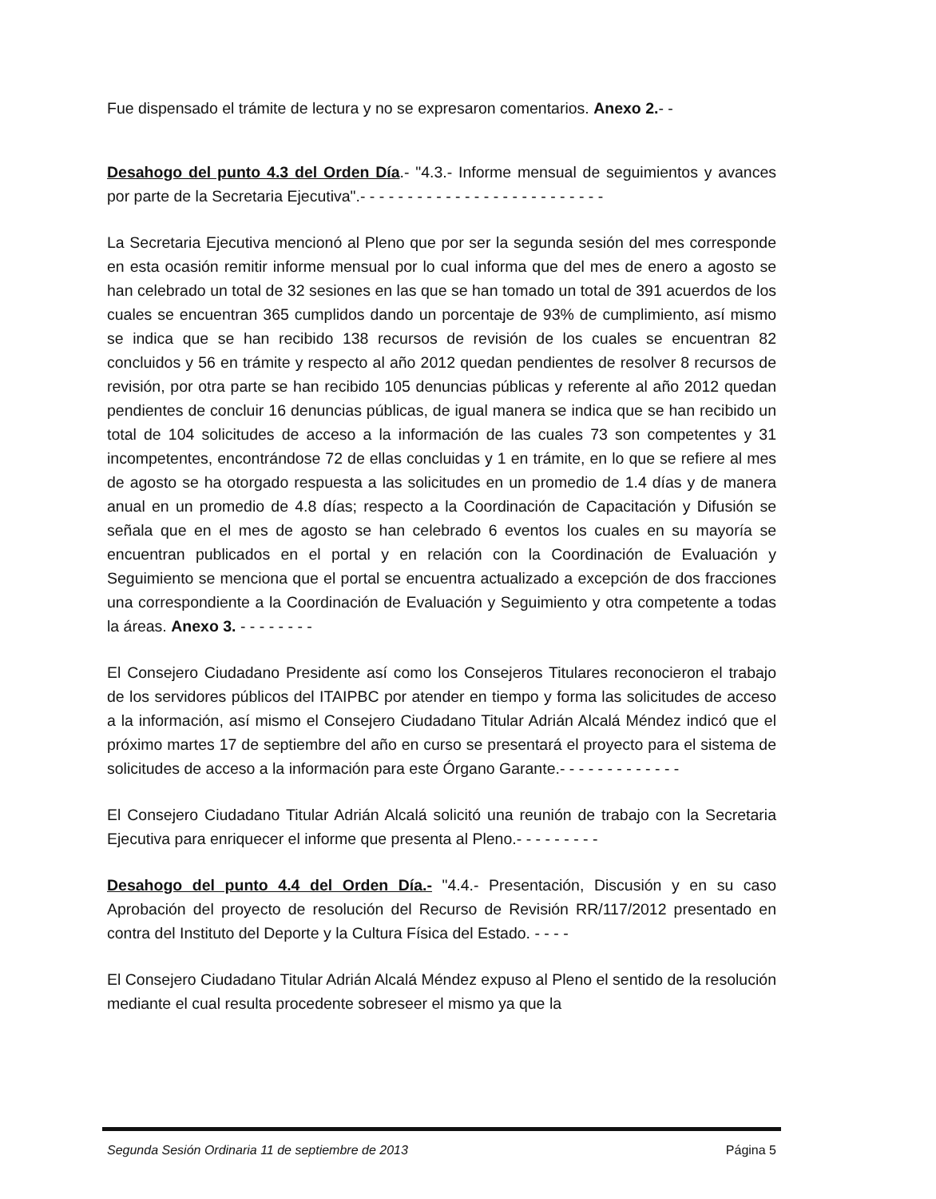Fue dispensado el trámite de lectura y no se expresaron comentarios. Anexo 2.- -
Desahogo del punto 4.3 del Orden Día.- "4.3.- Informe mensual de seguimientos y avances por parte de la Secretaria Ejecutiva".- - - - - - - - - - - - - - - - - - - - - - - - - -
La Secretaria Ejecutiva mencionó al Pleno que por ser la segunda sesión del mes corresponde en esta ocasión remitir informe mensual por lo cual informa que del mes de enero a agosto se han celebrado un total de 32 sesiones en las que se han tomado un total de 391 acuerdos de los cuales se encuentran 365 cumplidos dando un porcentaje de 93% de cumplimiento, así mismo se indica que se han recibido 138 recursos de revisión de los cuales se encuentran 82 concluidos y 56 en trámite y respecto al año 2012 quedan pendientes de resolver 8 recursos de revisión, por otra parte se han recibido 105 denuncias públicas y referente al año 2012 quedan pendientes de concluir 16 denuncias públicas, de igual manera se indica que se han recibido un total de 104 solicitudes de acceso a la información de las cuales 73 son competentes y 31 incompetentes, encontrándose 72 de ellas concluidas y 1 en trámite, en lo que se refiere al mes de agosto se ha otorgado respuesta a las solicitudes en un promedio de 1.4 días y de manera anual en un promedio de 4.8 días; respecto a la Coordinación de Capacitación y Difusión se señala que en el mes de agosto se han celebrado 6 eventos los cuales en su mayoría se encuentran publicados en el portal y en relación con la Coordinación de Evaluación y Seguimiento se menciona que el portal se encuentra actualizado a excepción de dos fracciones una correspondiente a la Coordinación de Evaluación y Seguimiento y otra competente a todas la áreas. Anexo 3. - - - - - - - -
El Consejero Ciudadano Presidente así como los Consejeros Titulares reconocieron el trabajo de los servidores públicos del ITAIPBC por atender en tiempo y forma las solicitudes de acceso a la información, así mismo el Consejero Ciudadano Titular Adrián Alcalá Méndez indicó que el próximo martes 17 de septiembre del año en curso se presentará el proyecto para el sistema de solicitudes de acceso a la información para este Órgano Garante.- - - - - - - - - - - - -
El Consejero Ciudadano Titular Adrián Alcalá solicitó una reunión de trabajo con la Secretaria Ejecutiva para enriquecer el informe que presenta al Pleno.- - - - - - - - -
Desahogo del punto 4.4 del Orden Día.- "4.4.- Presentación, Discusión y en su caso Aprobación del proyecto de resolución del Recurso de Revisión RR/117/2012 presentado en contra del Instituto del Deporte y la Cultura Física del Estado. - - - -
El Consejero Ciudadano Titular Adrián Alcalá Méndez expuso al Pleno el sentido de la resolución mediante el cual resulta procedente sobreseer el mismo ya que la
Segunda Sesión Ordinaria 11 de septiembre de 2013 Página 5